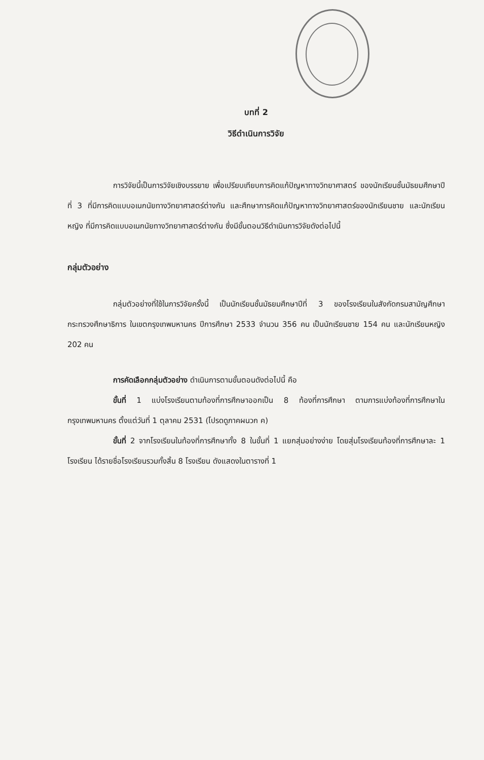บทที่ 2
วิธีดำเนินการวิจัย
การวิจัยนี้เป็นการวิจัยเชิงบรรยาย เพื่อเปรียบเทียบการคิดแก้ปัญหาทางวิทยาศาสตร์ ของนักเรียนชั้นมัธยมศึกษาปีที่ 3 ที่มีการคิดแบบอเนกนัยทางวิทยาศาสตร์ต่างกัน และศึกษาการคิดแก้ปัญหาทางวิทยาศาสตร์ของนักเรียนชาย และนักเรียนหญิง ที่มีการคิดแบบอเนกนัยทางวิทยาศาสตร์ต่างกัน ซึ่งมีขั้นตอนวิธีดำเนินการวิจัยดังต่อไปนี้
กลุ่มตัวอย่าง
กลุ่มตัวอย่างที่ใช้ในการวิจัยครั้งนี้ เป็นนักเรียนชั้นมัธยมศึกษาปีที่ 3 ของโรงเรียนในสังกัดกรมสามัญศึกษา กระทรวงศึกษาธิการ ในเขตกรุงเทพมหานคร ปีการศึกษา 2533 จำนวน 356 คน เป็นนักเรียนชาย 154 คน และนักเรียนหญิง 202 คน
การคัดเลือกกลุ่มตัวอย่าง ดำเนินการตามขั้นตอนดังต่อไปนี้ คือ
ขั้นที่ 1 แบ่งโรงเรียนตามท้องที่การศึกษาออกเป็น 8 ท้องที่การศึกษา ตามการแบ่งท้องที่การศึกษาในกรุงเทพมหานคร ตั้งแต่วันที่ 1 ตุลาคม 2531 (โปรดดูภาคผนวก ค)
ขั้นที่ 2 จากโรงเรียนในท้องที่การศึกษาทั้ง 8 ในขั้นที่ 1 แยกสุ่มอย่างง่าย โดยสุ่มโรงเรียนท้องที่การศึกษาละ 1 โรงเรียน ได้รายชื่อโรงเรียนรวมทั้งสิ้น 8 โรงเรียน ดังแสดงในตารางที่ 1